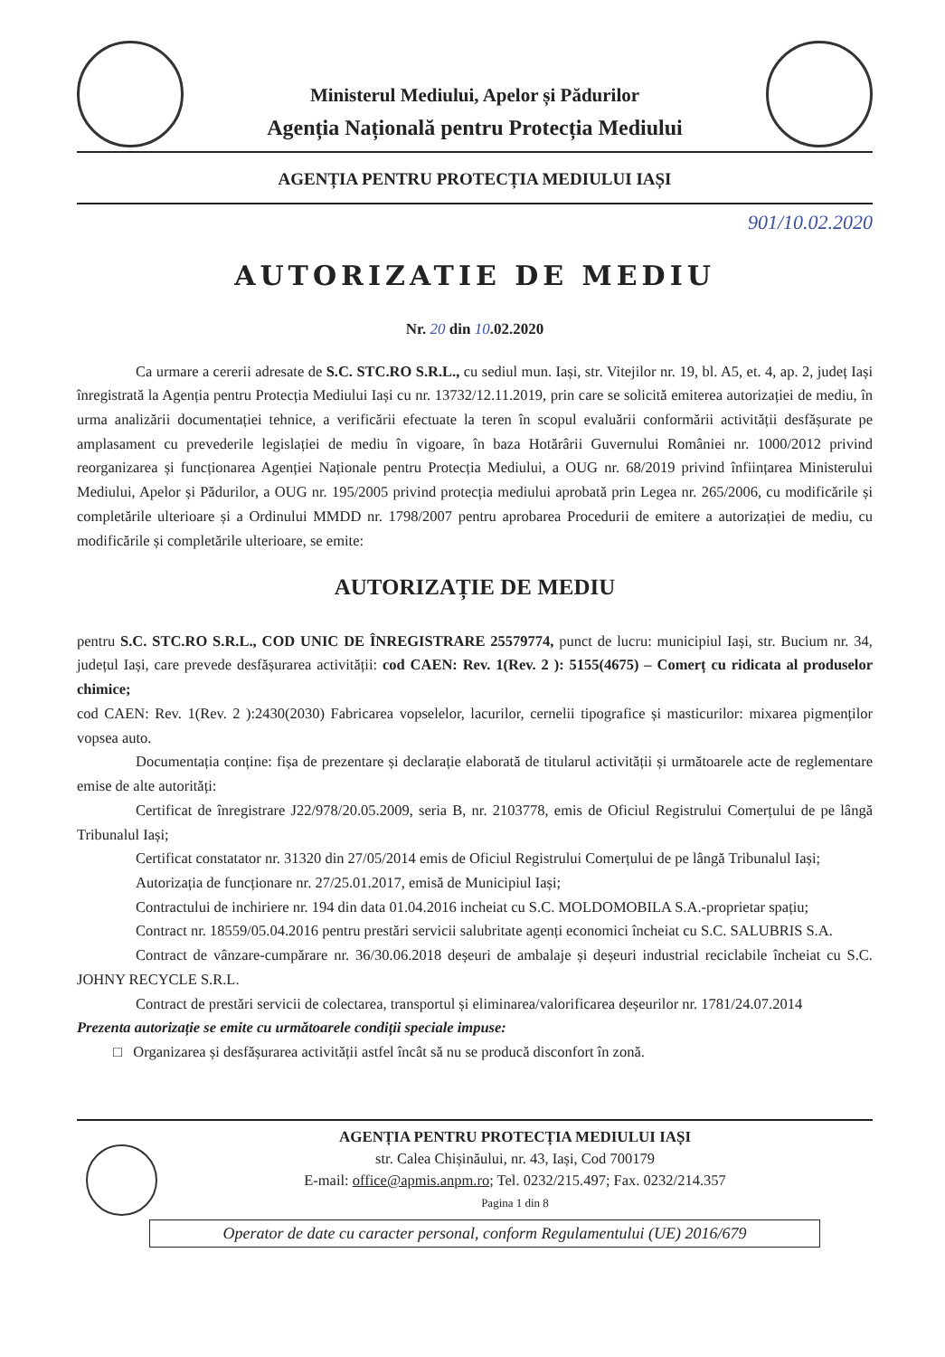Ministerul Mediului, Apelor și Pădurilor
Agenția Națională pentru Protecția Mediului
AGENȚIA PENTRU PROTECȚIA MEDIULUI IAȘI
901/10.02.2020
AUTORIZATIE DE MEDIU
Nr. 20 din 10.02.2020
Ca urmare a cererii adresate de S.C. STC.RO S.R.L., cu sediul mun. Iași, str. Vitejilor nr. 19, bl. A5, et. 4, ap. 2, județ Iași înregistrată la Agenția pentru Protecția Mediului Iași cu nr. 13732/12.11.2019, prin care se solicită emiterea autorizației de mediu, în urma analizării documentației tehnice, a verificării efectuate la teren în scopul evaluării conformării activității desfășurate pe amplasament cu prevederile legislației de mediu în vigoare, în baza Hotărârii Guvernului României nr. 1000/2012 privind reorganizarea și funcționarea Agenției Naționale pentru Protecția Mediului, a OUG nr. 68/2019 privind înființarea Ministerului Mediului, Apelor și Pădurilor, a OUG nr. 195/2005 privind protecția mediului aprobată prin Legea nr. 265/2006, cu modificările și completările ulterioare și a Ordinului MMDD nr. 1798/2007 pentru aprobarea Procedurii de emitere a autorizației de mediu, cu modificările și completările ulterioare, se emite:
AUTORIZAȚIE DE MEDIU
pentru S.C. STC.RO S.R.L., COD UNIC DE ÎNREGISTRARE 25579774, punct de lucru: municipiul Iași, str. Bucium nr. 34, județul Iași, care prevede desfășurarea activității: cod CAEN: Rev. 1(Rev. 2 ): 5155(4675) – Comerț cu ridicata al produselor chimice;
cod CAEN: Rev. 1(Rev. 2 ):2430(2030) Fabricarea vopselelor, lacurilor, cernelii tipografice și masticurilor: mixarea pigmenților vopsea auto.
Documentația conține: fișa de prezentare și declarație elaborată de titularul activității și următoarele acte de reglementare emise de alte autorități:
Certificat de înregistrare J22/978/20.05.2009, seria B, nr. 2103778, emis de Oficiul Registrului Comerțului de pe lângă Tribunalul Iași;
Certificat constatator nr. 31320 din 27/05/2014 emis de Oficiul Registrului Comerțului de pe lângă Tribunalul Iași;
Autorizația de funcționare nr. 27/25.01.2017, emisă de Municipiul Iași;
Contractului de inchiriere nr. 194 din data 01.04.2016 incheiat cu S.C. MOLDOMOBILA S.A.-proprietar spațiu;
Contract nr. 18559/05.04.2016 pentru prestări servicii salubritate agenți economici încheiat cu S.C. SALUBRIS S.A.
Contract de vânzare-cumpărare nr. 36/30.06.2018 deșeuri de ambalaje și deșeuri industrial reciclabile încheiat cu S.C. JOHNY RECYCLE S.R.L.
Contract de prestări servicii de colectarea, transportul și eliminarea/valorificarea deșeurilor nr. 1781/24.07.2014
Prezenta autorizație se emite cu următoarele condiții speciale impuse:
□ Organizarea și desfășurarea activității astfel încât să nu se producă disconfort în zonă.
AGENȚIA PENTRU PROTECȚIA MEDIULUI IAȘI
str. Calea Chișinăului, nr. 43, Iași, Cod 700179
E-mail: office@apmis.anpm.ro; Tel. 0232/215.497; Fax. 0232/214.357
Pagina 1 din 8
Operator de date cu caracter personal, conform Regulamentului (UE) 2016/679